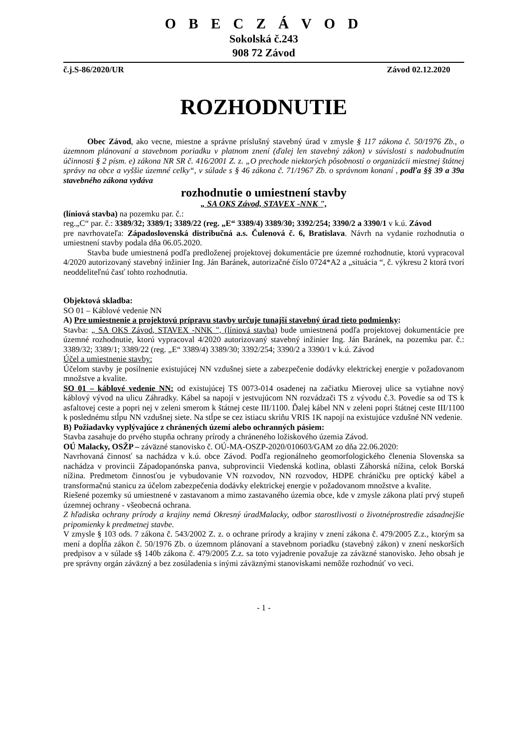O B E C Z Á V O D
Sokolská č.243
908 72 Závod
č.j.S-86/2020/UR Závod 02.12.2020
ROZHODNUTIE
Obec Závod, ako vecne, miestne a správne príslušný stavebný úrad v zmysle § 117 zákona č. 50/1976 Zb., o územnom plánovaní a stavebnom poriadku v platnom znení (ďalej len stavebný zákon) v súvislosti s nadobudnutím účinnosti § 2 písm. e) zákona NR SR č. 416/2001 Z. z. „O prechode niektorých pôsobností o organizácii miestnej štátnej správy na obce a vyššie územné celky“, v súlade s § 46 zákona č. 71/1967 Zb. o správnom konaní , podľa §§ 39 a 39a stavebného zákona vydáva
rozhodnutie o umiestnení stavby
„ SA OKS Závod, STAVEX -NNK ",
(líniová stavba) na pozemku par. č.:
reg.„C“ par. č.: 3389/32; 3389/1; 3389/22 (reg. „E“ 3389/4) 3389/30; 3392/254; 3390/2 a 3390/1 v k.ú. Závod
pre navrhovateľa: Západoslovenská distribučná a.s. Čulenová č. 6, Bratislava. Návrh na vydanie rozhodnutia o umiestnení stavby podala dňa 06.05.2020.
Stavba bude umiestnená podľa predloženej projektovej dokumentácie pre územné rozhodnutie, ktorú vypracoval 4/2020 autorizovaný stavebný inžinier Ing. Ján Baránek, autorizačné číslo 0724*A2 a „situácia “, č. výkresu 2 ktorá tvorí neoddeliteľnú časť tohto rozhodnutia.
Objektová skladba:
SO 01 – Káblové vedenie NN
A) Pre umiestnenie a projektovú prípravu stavby určuje tunajší stavebný úrad tieto podmienky:
Stavba: „ SA OKS Závod, STAVEX -NNK ", (líniová stavba) bude umiestnená podľa projektovej dokumentácie pre územné rozhodnutie, ktorú vypracoval 4/2020 autorizovaný stavebný inžinier Ing. Ján Baránek, na pozemku par. č.: 3389/32; 3389/1; 3389/22 (reg. „E“ 3389/4) 3389/30; 3392/254; 3390/2 a 3390/1 v k.ú. Závod
Účel a umiestnenie stavby:
Účelom stavby je posilnenie existujúcej NN vzdušnej siete a zabezpečenie dodávky elektrickej energie v požadovanom množstve a kvalite.
SO 01 – káblové vedenie NN: od existujúcej TS 0073-014 osadenej na začiatku Mierovej ulice sa vytiahne nový káblový vývod na ulicu Záhradky. Kábel sa napojí v jestvujúcom NN rozvádzači TS z vývodu č.3. Povedie sa od TS k asfaltovej ceste a popri nej v zeleni smerom k štátnej ceste III/1100. Ďalej kábel NN v zeleni popri štátnej ceste III/1100 k poslednému stĺpu NN vzdušnej siete. Na stĺpe se cez istiacu skriňu VRIS 1K napojí na existujúce vzdušné NN vedenie.
B) Požiadavky vyplývajúce z chránených území alebo ochranných pásiem:
Stavba zasahuje do prvého stupňa ochrany prírody a chráneného ložiskového územia Závod.
OÚ Malacky, OSŽP – záväzné stanovisko č. OÚ-MA-OSZP-2020/010603/GAM zo dňa 22.06.2020:
Navrhovaná činnosť sa nachádza v k.ú. obce Závod. Podľa regionálneho geomorfologického členenia Slovenska sa nachádza v provincii Západopanónska panva, subprovincii Viedenská kotlina, oblasti Záhorská nížina, celok Borská nížina. Predmetom činnosťou je vybudovanie VN rozvodov, NN rozvodov, HDPE chráničku pre optický kábel a transformačnú stanicu za účelom zabezpečenia dodávky elektrickej energie v požadovanom množstve a kvalite.
Riešené pozemky sú umiestnené v zastavanom a mimo zastavaného územia obce, kde v zmysle zákona platí prvý stupeň územnej ochrany - všeobecná ochrana.
Z hľadiska ochrany prírody a krajiny nemá Okresný úradMalacky, odbor starostlivosti o životnéprostredie zásadnejšie pripomienky k predmetnej stavbe.
V zmysle § 103 ods. 7 zákona č. 543/2002 Z. z. o ochrane prírody a krajiny v znení zákona č. 479/2005 Z.z., ktorým sa mení a dopĺňa zákon č. 50/1976 Zb. o územnom plánovaní a stavebnom poriadku (stavebný zákon) v znení neskorších predpisov a v súlade s§ 140b zákona č. 479/2005 Z.z. sa toto vyjadrenie považuje za záväzné stanovisko. Jeho obsah je pre správny orgán záväzný a bez zosúladenia s inými záväznými stanoviskami nemôže rozhodnúť vo veci.
- 1 -